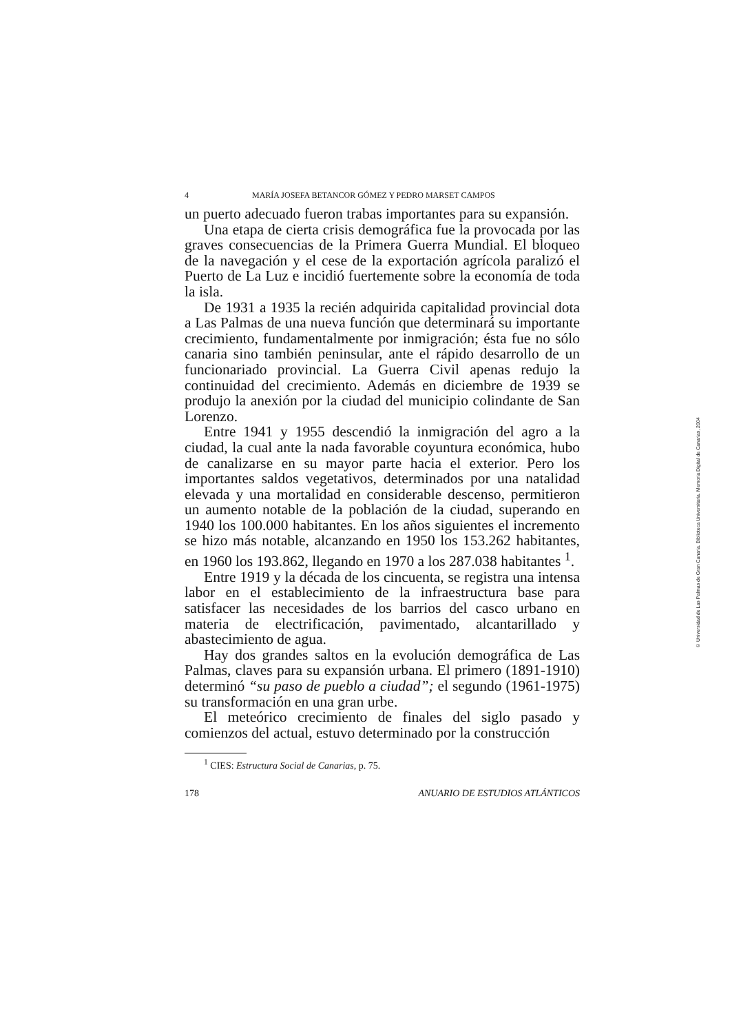4 MARÍA JOSEFA BETANCOR GÓMEZ Y PEDRO MARSET CAMPOS
un puerto adecuado fueron trabas importantes para su expansión.
Una etapa de cierta crisis demográfica fue la provocada por las graves consecuencias de la Primera Guerra Mundial. El bloqueo de la navegación y el cese de la exportación agrícola paralizó el Puerto de La Luz e incidió fuertemente sobre la economía de toda la isla.
De 1931 a 1935 la recién adquirida capitalidad provincial dota a Las Palmas de una nueva función que determinará su importante crecimiento, fundamentalmente por inmigración; ésta fue no sólo canaria sino también peninsular, ante el rápido desarrollo de un funcionariado provincial. La Guerra Civil apenas redujo la continuidad del crecimiento. Además en diciembre de 1939 se produjo la anexión por la ciudad del municipio colindante de San Lorenzo.
Entre 1941 y 1955 descendió la inmigración del agro a la ciudad, la cual ante la nada favorable coyuntura económica, hubo de canalizarse en su mayor parte hacia el exterior. Pero los importantes saldos vegetativos, determinados por una natalidad elevada y una mortalidad en considerable descenso, permitieron un aumento notable de la población de la ciudad, superando en 1940 los 100.000 habitantes. En los años siguientes el incremento se hizo más notable, alcanzando en 1950 los 153.262 habitantes, en 1960 los 193.862, llegando en 1970 a los 287.038 habitantes <sup>1</sup>.
Entre 1919 y la década de los cincuenta, se registra una intensa labor en el establecimiento de la infraestructura base para satisfacer las necesidades de los barrios del casco urbano en materia de electrificación, pavimentado, alcantarillado y abastecimiento de agua.
Hay dos grandes saltos en la evolución demográfica de Las Palmas, claves para su expansión urbana. El primero (1891-1910) determinó “su paso de pueblo a ciudad”; el segundo (1961-1975) su transformación en una gran urbe.
El meteórico crecimiento de finales del siglo pasado y comienzos del actual, estuvo determinado por la construcción
<sup>1</sup> CIES: Estructura Social de Canarias, p. 75.
178 ANUARIO DE ESTUDIOS ATLÁNTICOS
© Universidad de Las Palmas de Gran Canaria. Biblioteca Universitaria. Memoria Digital de Canarias, 2004